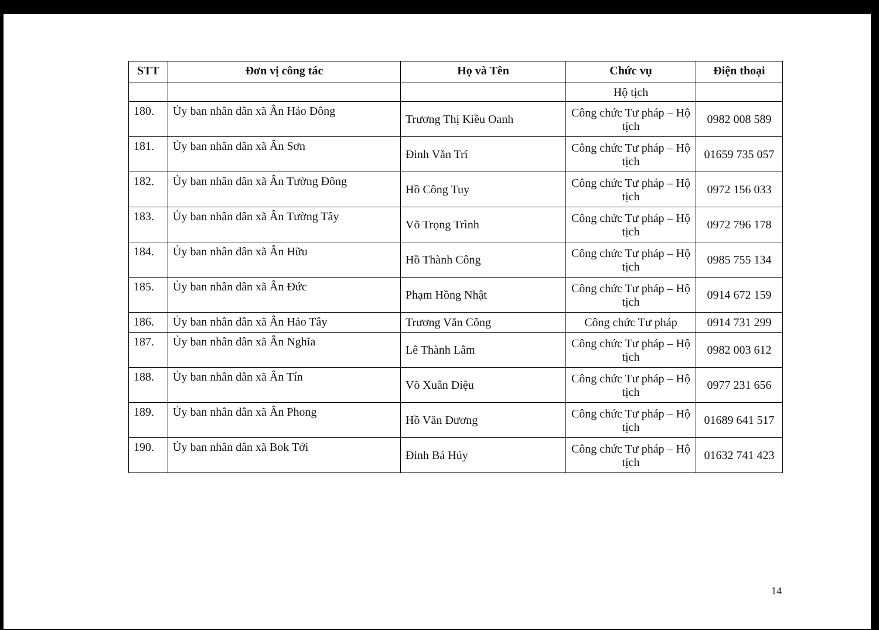| STT | Đơn vị công tác | Họ và Tên | Chức vụ | Điện thoại |
| --- | --- | --- | --- | --- |
| | | | Hộ tịch | |
| 180. | Ủy ban nhân dân xã Ân Hảo Đông | Trương Thị Kiều Oanh | Công chức Tư pháp – Hộ tịch | 0982 008 589 |
| 181. | Ủy ban nhân dân xã Ân Sơn | Đinh Văn Trí | Công chức Tư pháp – Hộ tịch | 01659 735 057 |
| 182. | Ủy ban nhân dân xã Ân Tường Đông | Hồ Công Tuy | Công chức Tư pháp – Hộ tịch | 0972 156 033 |
| 183. | Ủy ban nhân dân xã Ân Tường Tây | Võ Trọng Trình | Công chức Tư pháp – Hộ tịch | 0972 796 178 |
| 184. | Ủy ban nhân dân xã Ân Hữu | Hồ Thành Công | Công chức Tư pháp – Hộ tịch | 0985 755 134 |
| 185. | Ủy ban nhân dân xã Ân Đức | Phạm Hồng Nhật | Công chức Tư pháp – Hộ tịch | 0914 672 159 |
| 186. | Ủy ban nhân dân xã Ân Hảo Tây | Trương Văn Công | Công chức Tư pháp | 0914 731 299 |
| 187. | Ủy ban nhân dân xã Ân Nghĩa | Lê Thành Lâm | Công chức Tư pháp – Hộ tịch | 0982 003 612 |
| 188. | Ủy ban nhân dân xã Ân Tín | Võ Xuân Diệu | Công chức Tư pháp – Hộ tịch | 0977 231 656 |
| 189. | Ủy ban nhân dân xã Ân Phong | Hồ Văn Đương | Công chức Tư pháp – Hộ tịch | 01689 641 517 |
| 190. | Ủy ban nhân dân xã Bok Tới | Đinh Bá Húy | Công chức Tư pháp – Hộ tịch | 01632 741 423 |
14